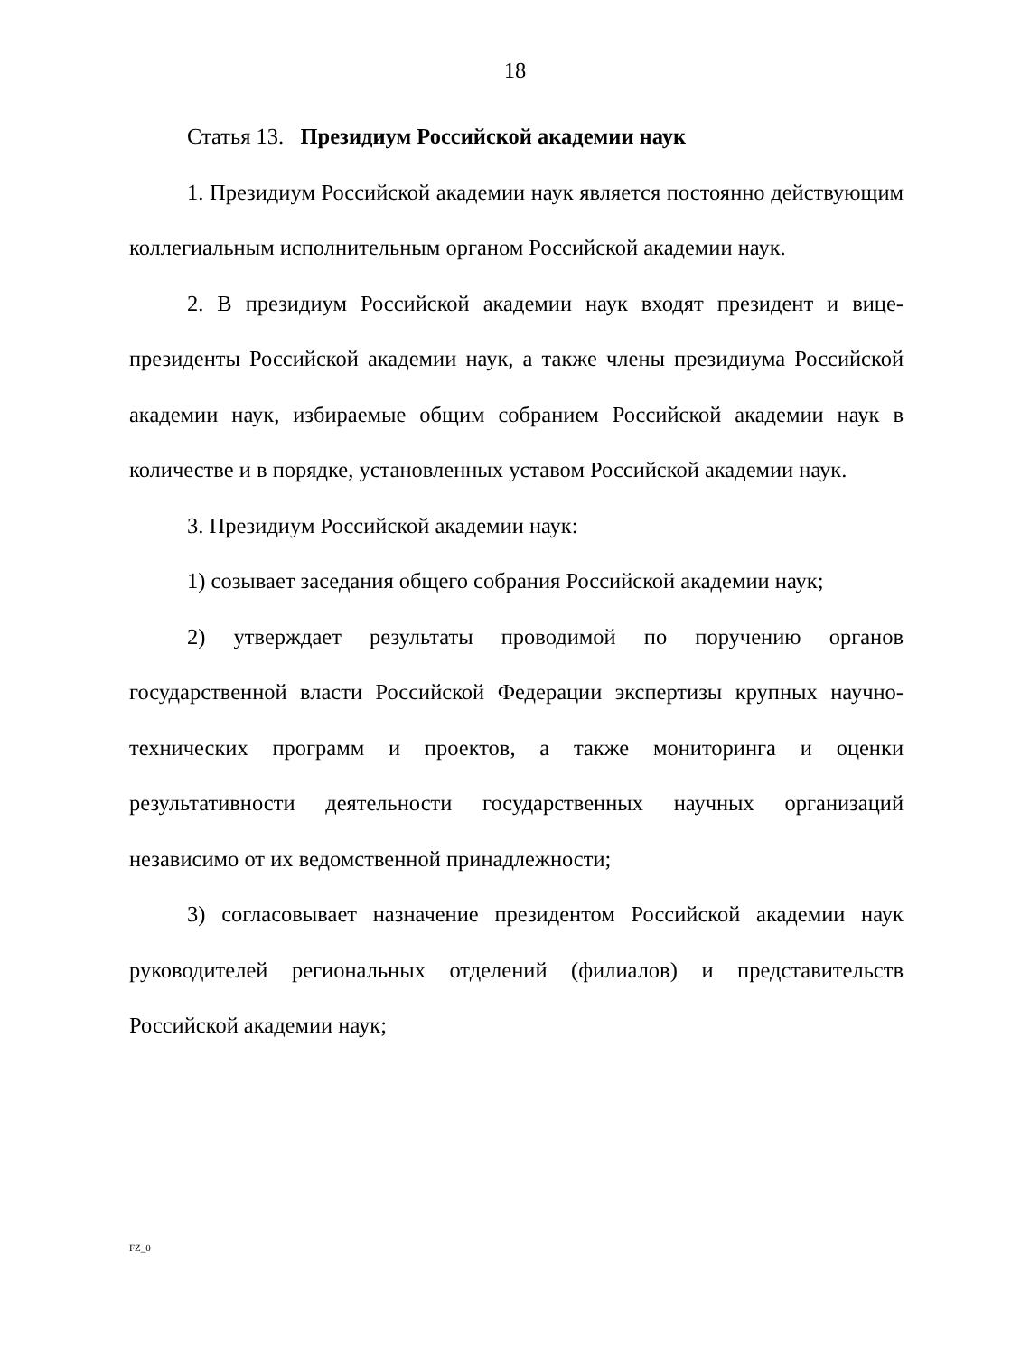18
Статья 13. Президиум Российской академии наук
1. Президиум Российской академии наук является постоянно действующим коллегиальным исполнительным органом Российской академии наук.
2. В президиум Российской академии наук входят президент и вице-президенты Российской академии наук, а также члены президиума Российской академии наук, избираемые общим собранием Российской академии наук в количестве и в порядке, установленных уставом Российской академии наук.
3. Президиум Российской академии наук:
1) созывает заседания общего собрания Российской академии наук;
2) утверждает результаты проводимой по поручению органов государственной власти Российской Федерации экспертизы крупных научно-технических программ и проектов, а также мониторинга и оценки результативности деятельности государственных научных организаций независимо от их ведомственной принадлежности;
3) согласовывает назначение президентом Российской академии наук руководителей региональных отделений (филиалов) и представительств Российской академии наук;
FZ_0